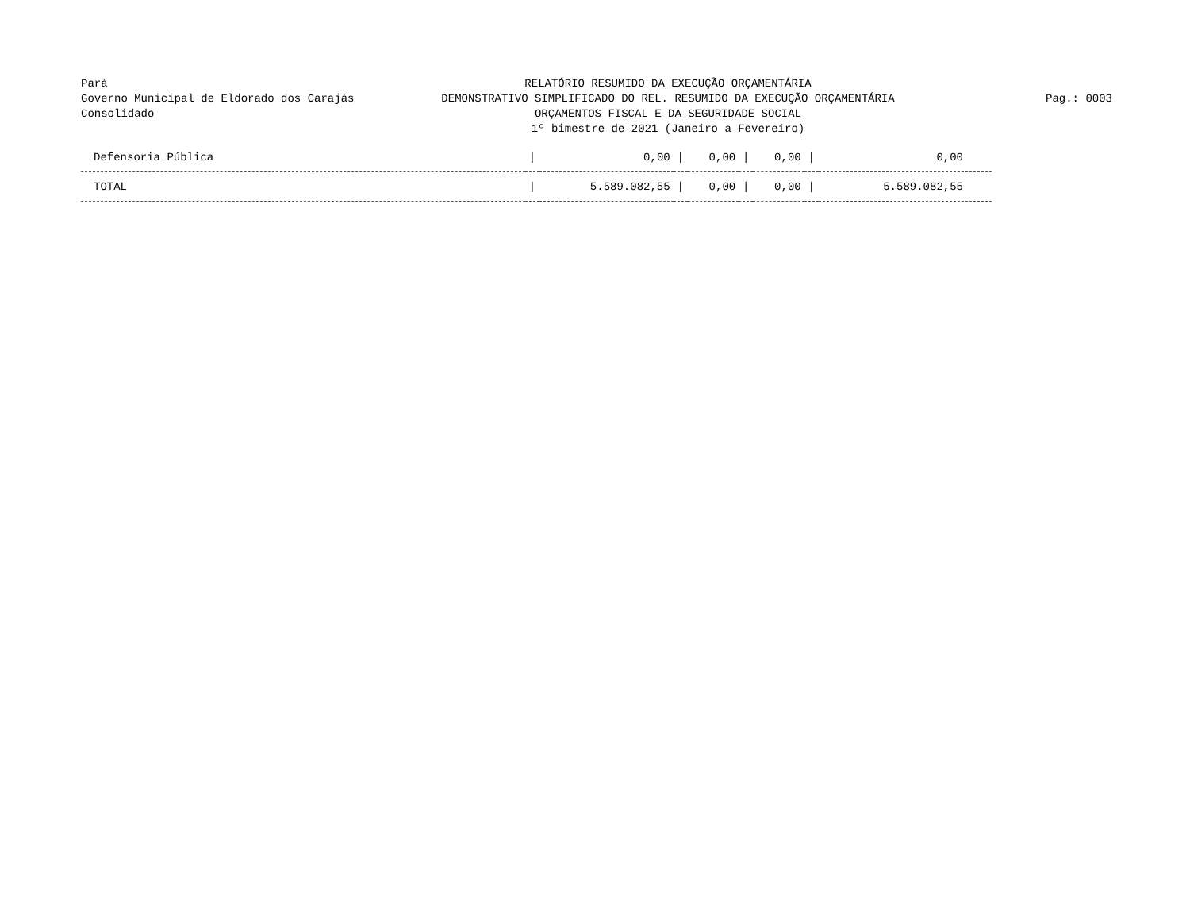Pará
Governo Municipal de Eldorado dos Carajás
Consolidado
RELATÓRIO RESUMIDO DA EXECUÇÃO ORÇAMENTÁRIA
DEMONSTRATIVO SIMPLIFICADO DO REL. RESUMIDO DA EXECUÇÃO ORÇAMENTÁRIA
ORÇAMENTOS FISCAL E DA SEGURIDADE SOCIAL
1º bimestre de 2021 (Janeiro a Fevereiro)
Pag.: 0003
| Defensoria Pública | / | 0,00 | / | 0,00 | / | 0,00 | / | 0,00 |
| TOTAL | / | 5.589.082,55 | / | 0,00 | / | 0,00 | / | 5.589.082,55 |